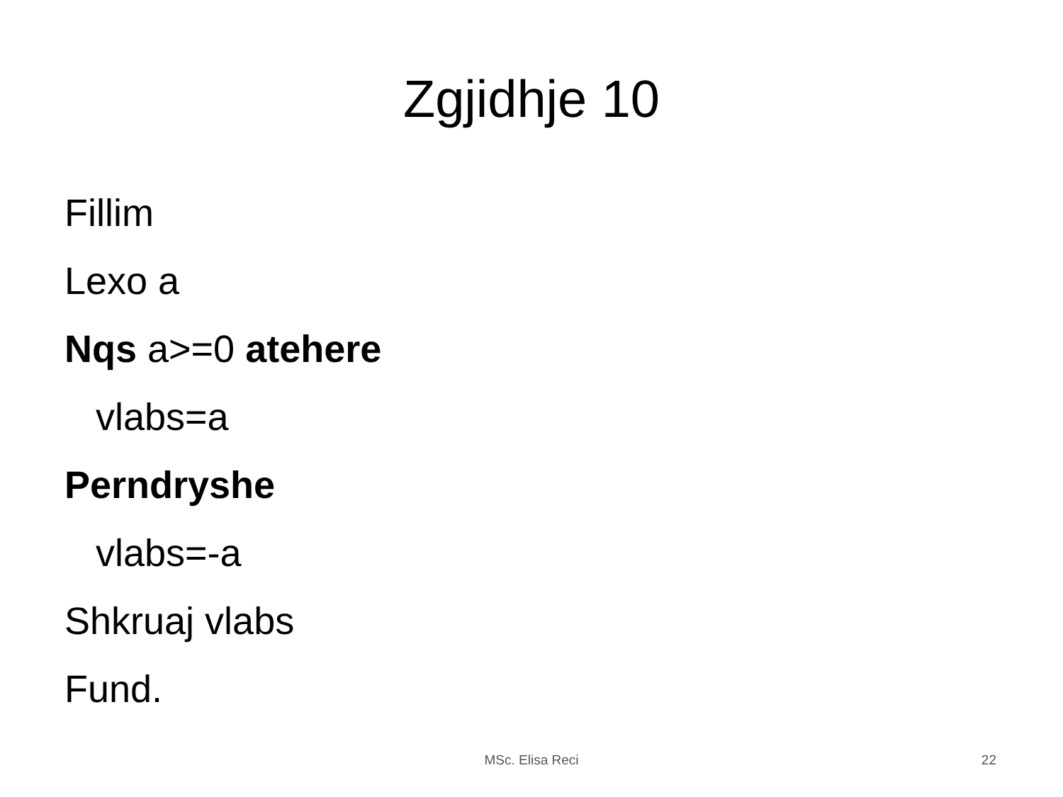Zgjidhje 10
Fillim
Lexo a
Nqs a>=0 atehere
vlabs=a
Perndryshe
vlabs=-a
Shkruaj vlabs
Fund.
MSc. Elisa Reci
22